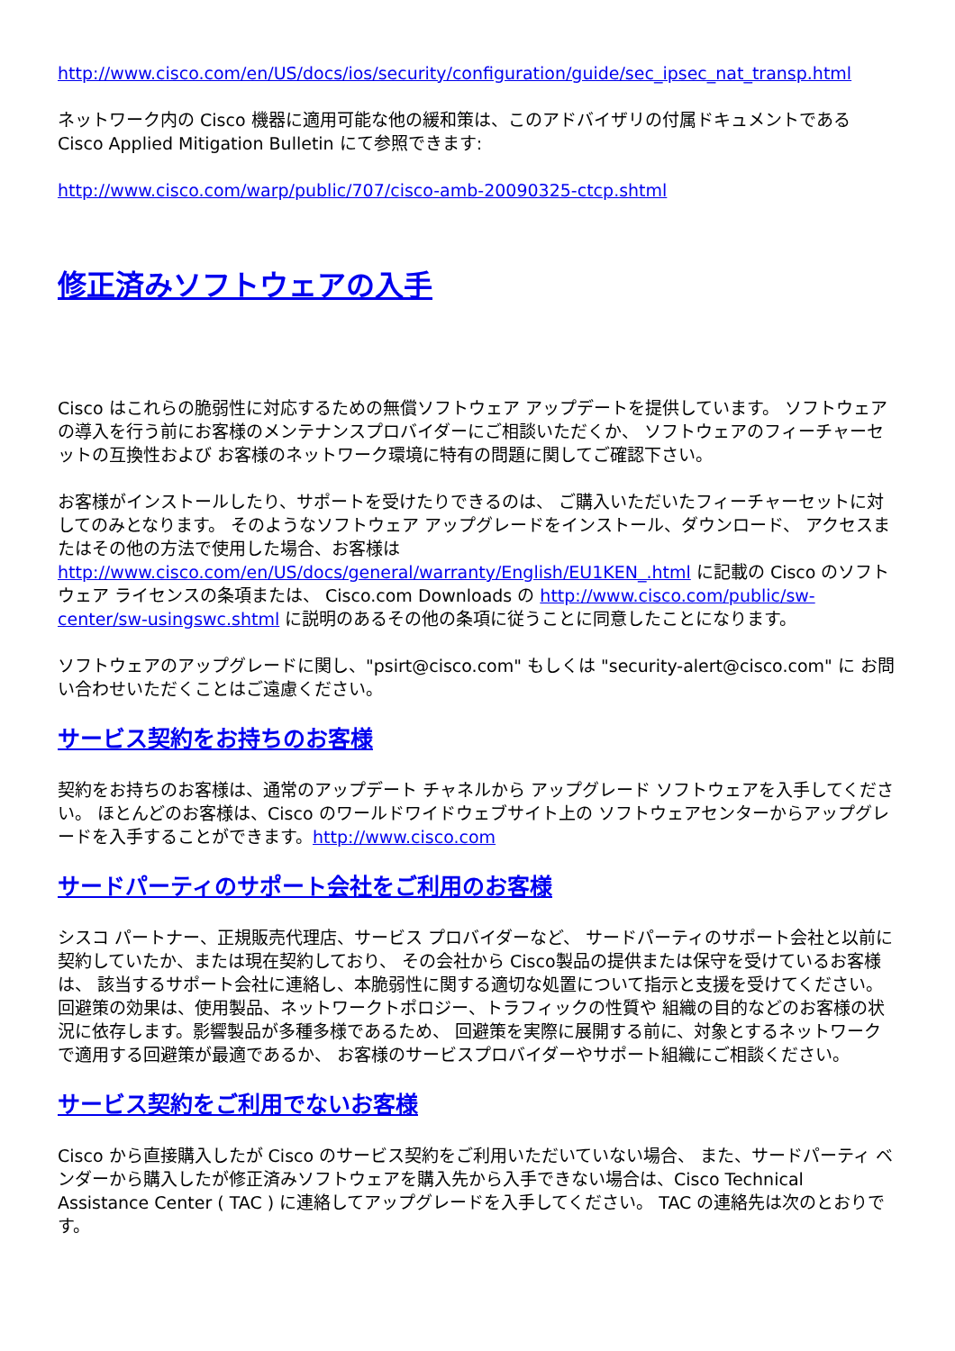http://www.cisco.com/en/US/docs/ios/security/configuration/guide/sec_ipsec_nat_transp.html
ネットワーク内の Cisco 機器に適用可能な他の緩和策は、このアドバイザリの付属ドキュメントである Cisco Applied Mitigation Bulletin にて参照できます:
http://www.cisco.com/warp/public/707/cisco-amb-20090325-ctcp.shtml
修正済みソフトウェアの入手
Cisco はこれらの脆弱性に対応するための無償ソフトウェア アップデートを提供しています。 ソフトウェアの導入を行う前にお客様のメンテナンスプロバイダーにご相談いただくか、 ソフトウェアのフィーチャーセットの互換性および お客様のネットワーク環境に特有の問題に関してご確認下さい。
お客様がインストールしたり、サポートを受けたりできるのは、 ご購入いただいたフィーチャーセットに対してのみとなります。 そのようなソフトウェア アップグレードをインストール、ダウンロード、 アクセスまたはその他の方法で使用した場合、お客様は http://www.cisco.com/en/US/docs/general/warranty/English/EU1KEN_.html に記載の Cisco のソフトウェア ライセンスの条項または、 Cisco.com Downloads の http://www.cisco.com/public/sw-center/sw-usingswc.shtml に説明のあるその他の条項に従うことに同意したことになります。
ソフトウェアのアップグレードに関し、"psirt@cisco.com" もしくは "security-alert@cisco.com" に お問い合わせいただくことはご遠慮ください。
サービス契約をお持ちのお客様
契約をお持ちのお客様は、通常のアップデート チャネルから アップグレード ソフトウェアを入手してください。 ほとんどのお客様は、Cisco のワールドワイドウェブサイト上の ソフトウェアセンターからアップグレードを入手することができます。http://www.cisco.com
サードパーティのサポート会社をご利用のお客様
シスコ パートナー、正規販売代理店、サービス プロバイダーなど、 サードパーティのサポート会社と以前に契約していたか、または現在契約しており、 その会社から Cisco製品の提供または保守を受けているお客様は、 該当するサポート会社に連絡し、本脆弱性に関する適切な処置について指示と支援を受けてください。 回避策の効果は、使用製品、ネットワークトポロジー、トラフィックの性質や 組織の目的などのお客様の状況に依存します。影響製品が多種多様であるため、 回避策を実際に展開する前に、対象とするネットワークで適用する回避策が最適であるか、 お客様のサービスプロバイダーやサポート組織にご相談ください。
サービス契約をご利用でないお客様
Cisco から直接購入したが Cisco のサービス契約をご利用いただいていない場合、 また、サードパーティ ベンダーから購入したが修正済みソフトウェアを購入先から入手できない場合は、Cisco Technical Assistance Center ( TAC ) に連絡してアップグレードを入手してください。 TAC の連絡先は次のとおりです。